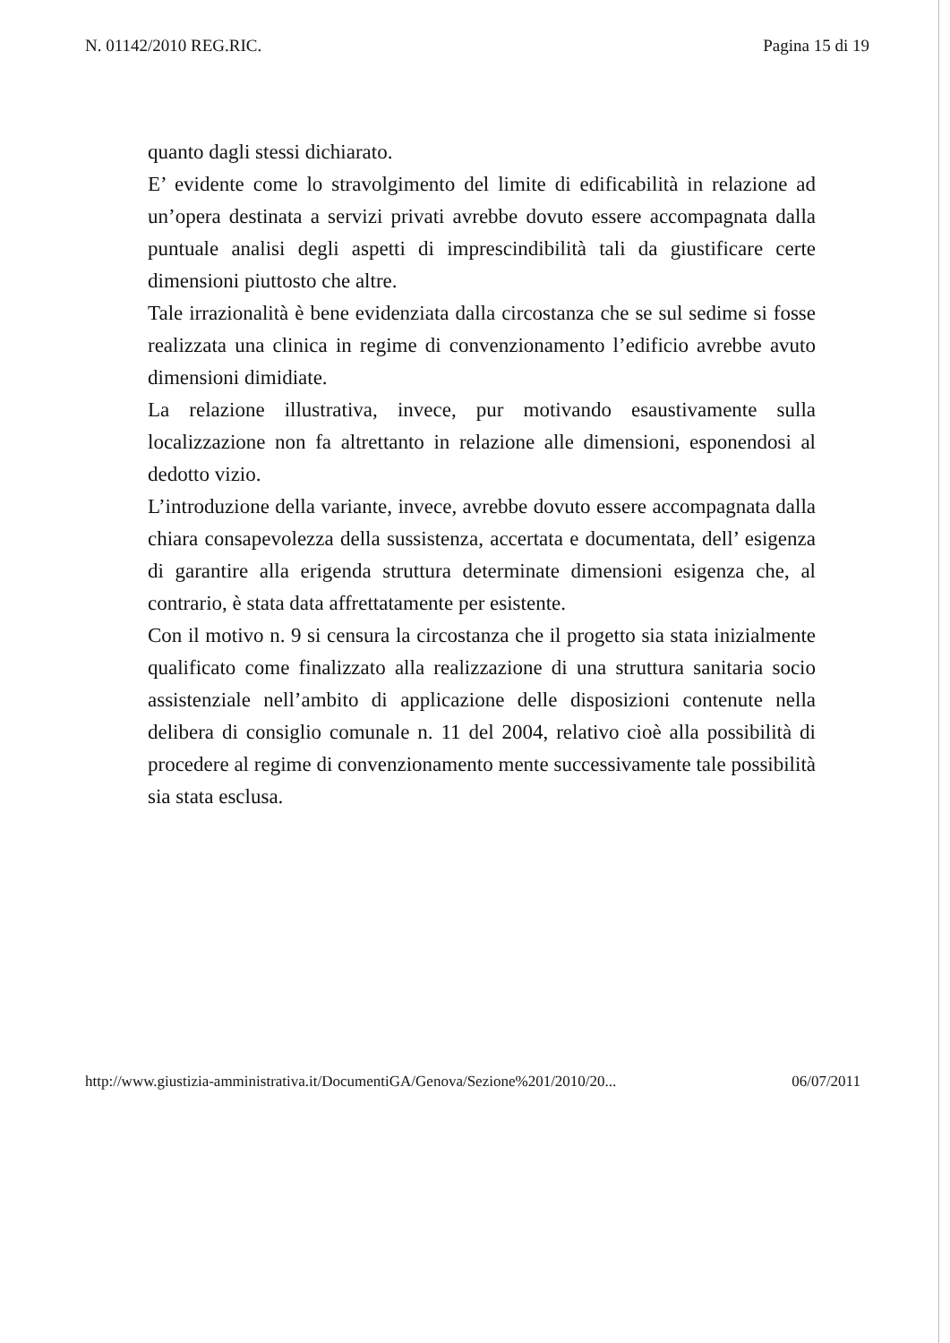N. 01142/2010 REG.RIC. Pagina 15 di 19
quanto dagli stessi dichiarato.
E’ evidente come lo stravolgimento del limite di edificabilità in relazione ad un’opera destinata a servizi privati avrebbe dovuto essere accompagnata dalla puntuale analisi degli aspetti di imprescindibilità tali da giustificare certe dimensioni piuttosto che altre.
Tale irrazionalità è bene evidenziata dalla circostanza che se sul sedime si fosse realizzata una clinica in regime di convenzionamento l’edificio avrebbe avuto dimensioni dimidiate.
La relazione illustrativa, invece, pur motivando esaustivamente sulla localizzazione non fa altrettanto in relazione alle dimensioni, esponendosi al dedotto vizio.
L’introduzione della variante, invece, avrebbe dovuto essere accompagnata dalla chiara consapevolezza della sussistenza, accertata e documentata, dell’ esigenza di garantire alla erigenda struttura determinate dimensioni esigenza che, al contrario, è stata data affrettatamente per esistente.
Con il motivo n. 9 si censura la circostanza che il progetto sia stata inizialmente qualificato come finalizzato alla realizzazione di una struttura sanitaria socio assistenziale nell’ambito di applicazione delle disposizioni contenute nella delibera di consiglio comunale n. 11 del 2004, relativo cioè alla possibilità di procedere al regime di convenzionamento mente successivamente tale possibilità sia stata esclusa.
http://www.giustizia-amministrativa.it/DocumentiGA/Genova/Sezione%201/2010/20... 06/07/2011